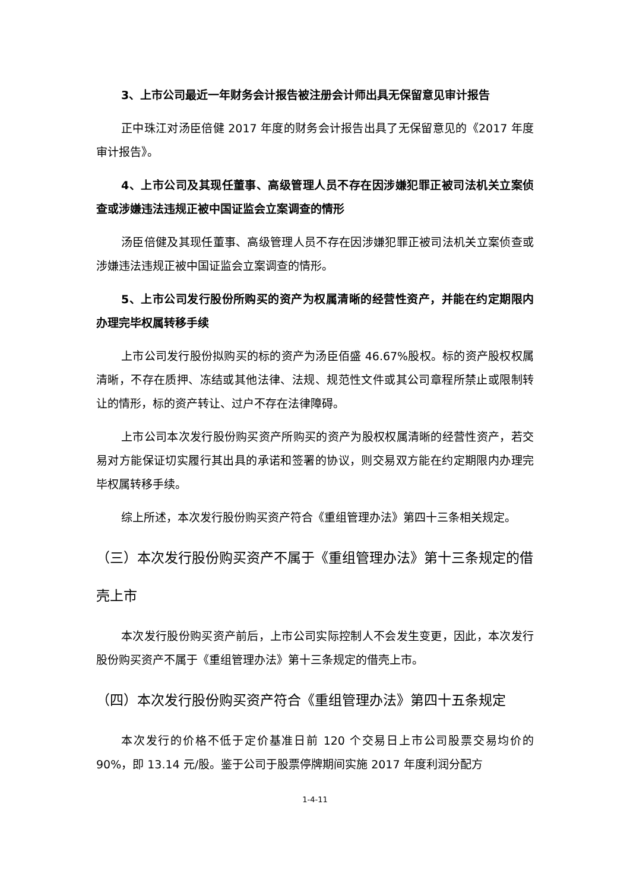3、上市公司最近一年财务会计报告被注册会计师出具无保留意见审计报告
正中珠江对汤臣倍健 2017 年度的财务会计报告出具了无保留意见的《2017 年度审计报告》。
4、上市公司及其现任董事、高级管理人员不存在因涉嫌犯罪正被司法机关立案侦查或涉嫌违法违规正被中国证监会立案调查的情形
汤臣倍健及其现任董事、高级管理人员不存在因涉嫌犯罪正被司法机关立案侦查或涉嫌违法违规正被中国证监会立案调查的情形。
5、上市公司发行股份所购买的资产为权属清晰的经营性资产，并能在约定期限内办理完毕权属转移手续
上市公司发行股份拟购买的标的资产为汤臣佰盛 46.67%股权。标的资产股权权属清晰，不存在质押、冻结或其他法律、法规、规范性文件或其公司章程所禁止或限制转让的情形，标的资产转让、过户不存在法律障碍。
上市公司本次发行股份购买资产所购买的资产为股权权属清晰的经营性资产，若交易对方能保证切实履行其出具的承诺和签署的协议，则交易双方能在约定期限内办理完毕权属转移手续。
综上所述，本次发行股份购买资产符合《重组管理办法》第四十三条相关规定。
（三）本次发行股份购买资产不属于《重组管理办法》第十三条规定的借壳上市
本次发行股份购买资产前后，上市公司实际控制人不会发生变更，因此，本次发行股份购买资产不属于《重组管理办法》第十三条规定的借壳上市。
（四）本次发行股份购买资产符合《重组管理办法》第四十五条规定
本次发行的价格不低于定价基准日前 120 个交易日上市公司股票交易均价的 90%，即 13.14 元/股。鉴于公司于股票停牌期间实施 2017 年度利润分配方
1-4-11